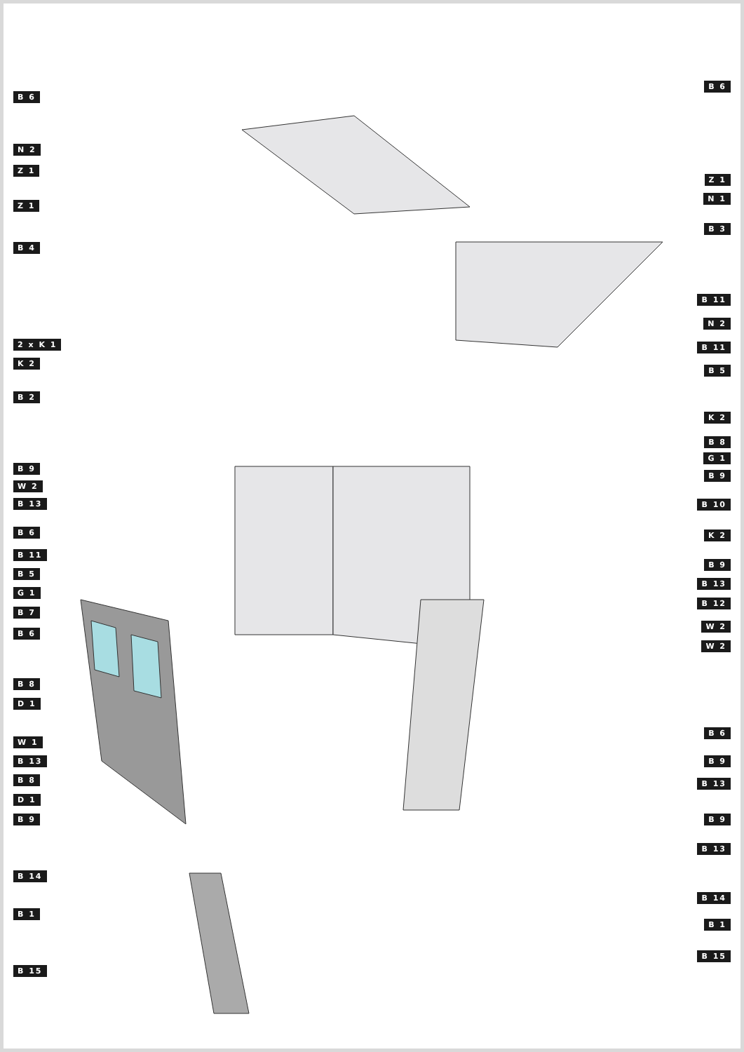B 6
B 6
N 2
Z 1
Z 1
N 1
Z 1
B 3
B 4
B 11
N 2
2 x K 1 B 11
K 2
B 5
B 2
K 2
B 8
G 1
B 9
B 9
W 2
B 13 B 10
B 6 K 2
B 11
B 9
B 5
B 13
G 1
B 12
B 7
W 2
B 6
W 2
B 8
D 1
B 6
W 1
B 13 B 9
B 8 B 13
D 1
B 9 B 9
B 13
B 14
B 14
B 1
B 1
B 15
B 15